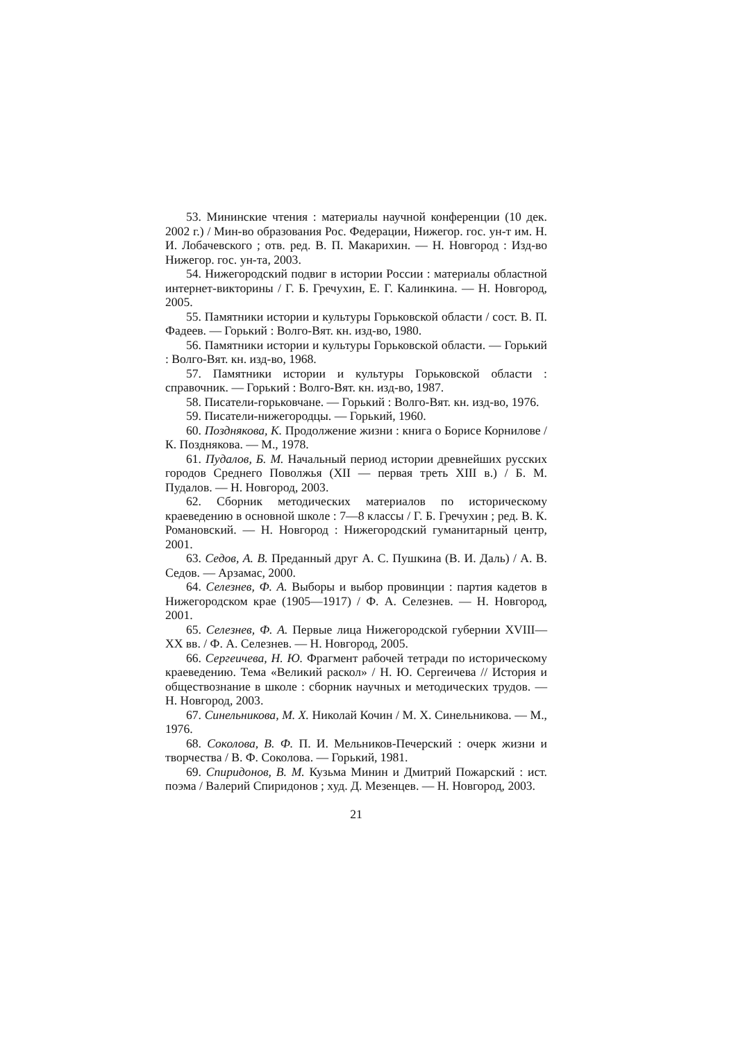53. Мининские чтения : материалы научной конференции (10 дек. 2002 г.) / Мин-во образования Рос. Федерации, Нижегор. гос. ун-т им. Н. И. Лобачевского ; отв. ред. В. П. Макарихин. — Н. Новгород : Изд-во Нижегор. гос. ун-та, 2003.
54. Нижегородский подвиг в истории России : материалы областной интернет-викторины / Г. Б. Гречухин, Е. Г. Калинкина. — Н. Новгород, 2005.
55. Памятники истории и культуры Горьковской области / сост. В. П. Фадеев. — Горький : Волго-Вят. кн. изд-во, 1980.
56. Памятники истории и культуры Горьковской области. — Горький : Волго-Вят. кн. изд-во, 1968.
57. Памятники истории и культуры Горьковской области : справочник. — Горький : Волго-Вят. кн. изд-во, 1987.
58. Писатели-горьковчане. — Горький : Волго-Вят. кн. изд-во, 1976.
59. Писатели-нижегородцы. — Горький, 1960.
60. Позднякова, К. Продолжение жизни : книга о Борисе Корнилове / К. Позднякова. — М., 1978.
61. Пудалов, Б. М. Начальный период истории древнейших русских городов Среднего Поволжья (XII — первая треть XIII в.) / Б. М. Пудалов. — Н. Новгород, 2003.
62. Сборник методических материалов по историческому краеведению в основной школе : 7—8 классы / Г. Б. Гречухин ; ред. В. К. Романовский. — Н. Новгород : Нижегородский гуманитарный центр, 2001.
63. Седов, А. В. Преданный друг А. С. Пушкина (В. И. Даль) / А. В. Седов. — Арзамас, 2000.
64. Селезнев, Ф. А. Выборы и выбор провинции : партия кадетов в Нижегородском крае (1905—1917) / Ф. А. Селезнев. — Н. Новгород, 2001.
65. Селезнев, Ф. А. Первые лица Нижегородской губернии XVIII—XX вв. / Ф. А. Селезнев. — Н. Новгород, 2005.
66. Сергеичева, Н. Ю. Фрагмент рабочей тетради по историческому краеведению. Тема «Великий раскол» / Н. Ю. Сергеичева // История и обществознание в школе : сборник научных и методических трудов. — Н. Новгород, 2003.
67. Синельникова, М. Х. Николай Кочин / М. Х. Синельникова. — М., 1976.
68. Соколова, В. Ф. П. И. Мельников-Печерский : очерк жизни и творчества / В. Ф. Соколова. — Горький, 1981.
69. Спиридонов, В. М. Кузьма Минин и Дмитрий Пожарский : ист. поэма / Валерий Спиридонов ; худ. Д. Мезенцев. — Н. Новгород, 2003.
21